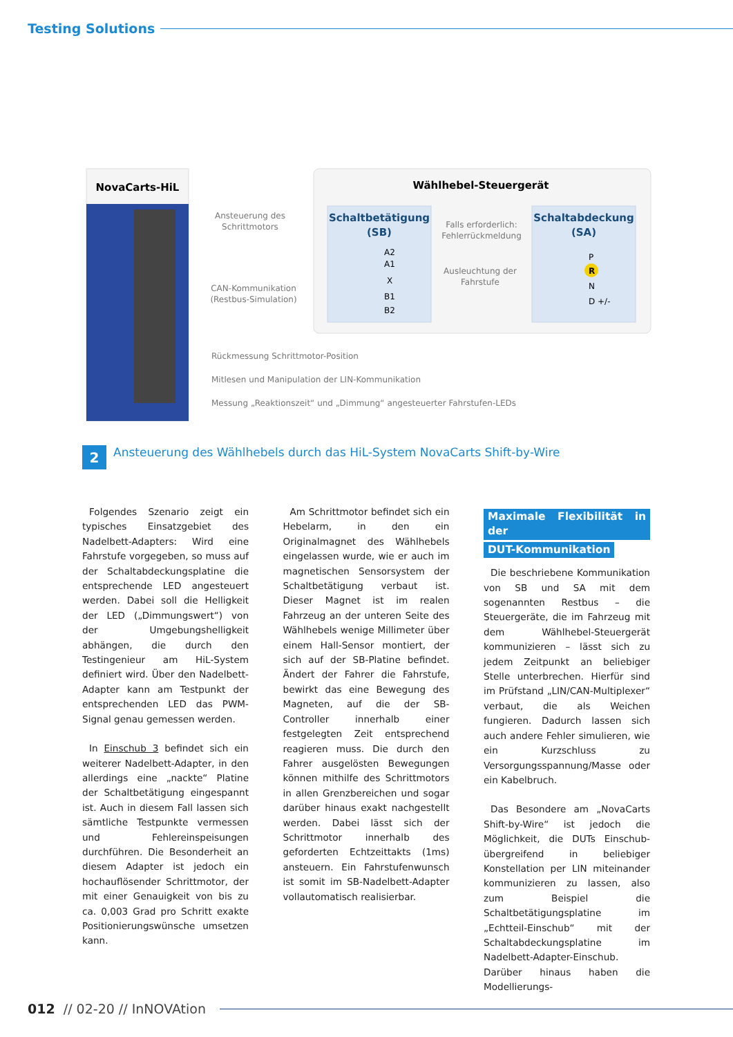Testing Solutions
NovaCarts-HiL
Wählhebel-Steuergerät
Schaltbetätigung
(SB)
A2
A1
X
B1
B2
Schaltabdeckung
(SA)
P
R
N
D +/-
Falls erforderlich:
Fehlerrückmeldung
Ausleuchtung der
Fahrstufe
Ansteuerung des
Schrittmotors
CAN-Kommunikation
(Restbus-Simulation)
Rückmessung Schrittmotor-Position
Mitlesen und Manipulation der LIN-Kommunikation
Messung „Reaktionszeit“ und „Dimmung“ angesteuerter Fahrstufen-LEDs
2
Ansteuerung des Wählhebels durch das HiL-System NovaCarts Shift-by-Wire
Folgendes Szenario zeigt ein typisches Einsatzgebiet des Nadelbett-Adapters: Wird eine Fahrstufe vorgegeben, so muss auf der Schaltabdeckungsplatine die entsprechende LED angesteuert werden. Dabei soll die Helligkeit der LED („Dimmungswert“) von der Umgebungshelligkeit abhängen, die durch den Testingenieur am HiL-System definiert wird. Über den Nadelbett-Adapter kann am Testpunkt der entsprechenden LED das PWM-Signal genau gemessen werden.
In Einschub 3 befindet sich ein weiterer Nadelbett-Adapter, in den allerdings eine „nackte“ Platine der Schaltbetätigung eingespannt ist. Auch in diesem Fall lassen sich sämtliche Testpunkte vermessen und Fehlereinspeisungen durchführen. Die Besonderheit an diesem Adapter ist jedoch ein hochauflösender Schrittmotor, der mit einer Genauigkeit von bis zu ca. 0,003 Grad pro Schritt exakte Positionierungswünsche umsetzen kann.
Am Schrittmotor befindet sich ein Hebelarm, in den ein Originalmagnet des Wählhebels eingelassen wurde, wie er auch im magnetischen Sensorsystem der Schaltbetätigung verbaut ist. Dieser Magnet ist im realen Fahrzeug an der unteren Seite des Wählhebels wenige Millimeter über einem Hall-Sensor montiert, der sich auf der SB-Platine befindet. Ändert der Fahrer die Fahrstufe, bewirkt das eine Bewegung des Magneten, auf die der SB-Controller innerhalb einer festgelegten Zeit entsprechend reagieren muss. Die durch den Fahrer ausgelösten Bewegungen können mithilfe des Schrittmotors in allen Grenzbereichen und sogar darüber hinaus exakt nachgestellt werden. Dabei lässt sich der Schrittmotor innerhalb des geforderten Echtzeittakts (1ms) ansteuern. Ein Fahrstufenwunsch ist somit im SB-Nadelbett-Adapter vollautomatisch realisierbar.
Maximale Flexibilität in der
DUT-Kommunikation
Die beschriebene Kommunikation von SB und SA mit dem sogenannten Restbus – die Steuergeräte, die im Fahrzeug mit dem Wählhebel-Steuergerät kommunizieren – lässt sich zu jedem Zeitpunkt an beliebiger Stelle unterbrechen. Hierfür sind im Prüfstand „LIN/CAN-Multiplexer“ verbaut, die als Weichen fungieren. Dadurch lassen sich auch andere Fehler simulieren, wie ein Kurzschluss zu Versorgungsspannung/Masse oder ein Kabelbruch.
Das Besondere am „NovaCarts Shift-by-Wire“ ist jedoch die Möglichkeit, die DUTs Einschub-übergreifend in beliebiger Konstellation per LIN miteinander kommunizieren zu lassen, also zum Beispiel die Schaltbetätigungsplatine im „Echtteil-Einschub“ mit der Schaltabdeckungsplatine im Nadelbett-Adapter-Einschub. Darüber hinaus haben die Modellierungs-
012 // 02-20 // InNOVAtion